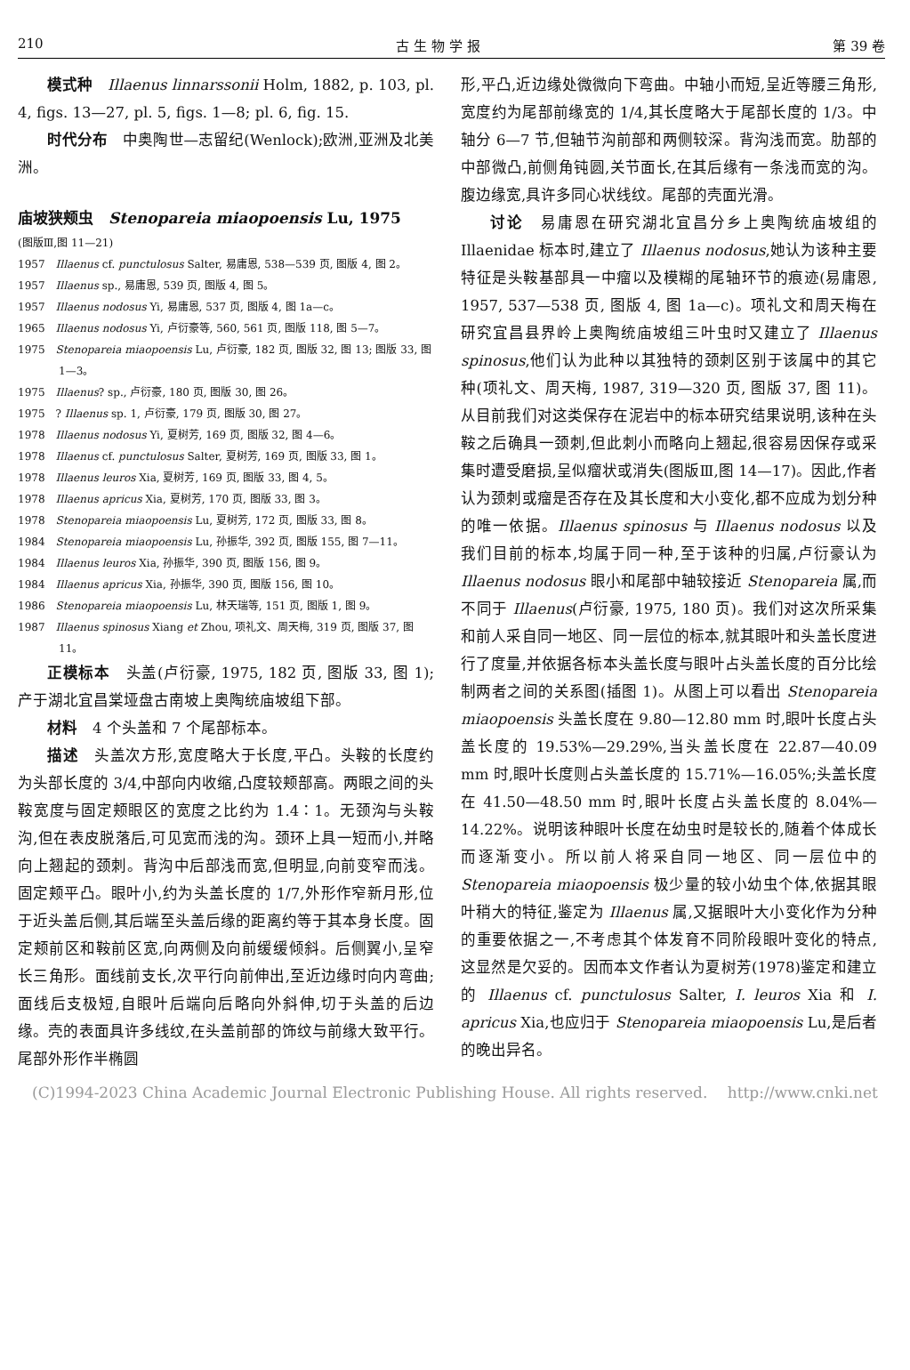210 古 生 物 学 报 第 39 卷
模式种　Illaenus linnarssonii Holm, 1882, p. 103, pl. 4, figs. 13—27, pl. 5, figs. 1—8; pl. 6, fig. 15.
时代分布　中奥陶世—志留纪(Wenlock);欧洲,亚洲及北美洲。
庙坡狭颊虫　Stenopareia miaopoensis Lu, 1975
(图版Ⅲ,图 11—21)
1957　Illaenus cf. punctulosus Salter, 易庸恩, 538—539 页, 图版 4, 图 2。
1957　Illaenus sp., 易庸恩, 539 页, 图版 4, 图 5。
1957　Illaenus nodosus Yi, 易庸恩, 537 页, 图版 4, 图 1a—c。
1965　Illaenus nodosus Yi, 卢衍豪等, 560, 561 页, 图版 118, 图 5—7。
1975　Stenopareia miaopoensis Lu, 卢衍豪, 182 页, 图版 32, 图 13; 图版 33, 图 1—3。
1975　Illaenus? sp., 卢衍豪, 180 页, 图版 30, 图 26。
1975　? Illaenus sp. 1, 卢衍豪, 179 页, 图版 30, 图 27。
1978　Illaenus nodosus Yi, 夏树芳, 169 页, 图版 32, 图 4—6。
1978　Illaenus cf. punctulosus Salter, 夏树芳, 169 页, 图版 33, 图 1。
1978　Illaenus leuros Xia, 夏树芳, 169 页, 图版 33, 图 4, 5。
1978　Illaenus apricus Xia, 夏树芳, 170 页, 图版 33, 图 3。
1978　Stenopareia miaopoensis Lu, 夏树芳, 172 页, 图版 33, 图 8。
1984　Stenopareia miaopoensis Lu, 孙振华, 392 页, 图版 155, 图 7—11。
1984　Illaenus leuros Xia, 孙振华, 390 页, 图版 156, 图 9。
1984　Illaenus apricus Xia, 孙振华, 390 页, 图版 156, 图 10。
1986　Stenopareia miaopoensis Lu, 林天瑞等, 151 页, 图版 1, 图 9。
1987　Illaenus spinosus Xiang et Zhou, 项礼文、周天梅, 319 页, 图版 37, 图 11。
正模标本　头盖(卢衍豪, 1975, 182 页, 图版 33, 图 1); 产于湖北宜昌棠垭盘古南坡上奥陶统庙坡组下部。
材料　4 个头盖和 7 个尾部标本。
描述　头盖次方形,宽度略大于长度,平凸。头鞍的长度约为头部长度的 3/4,中部向内收缩,凸度较颊部高。两眼之间的头鞍宽度与固定颊眼区的宽度之比约为 1.4∶1。无颈沟与头鞍沟,但在表皮脱落后,可见宽而浅的沟。颈环上具一短而小,并略向上翘起的颈刺。背沟中后部浅而宽,但明显,向前变窄而浅。固定颊平凸。眼叶小,约为头盖长度的 1/7,外形作窄新月形,位于近头盖后侧,其后端至头盖后缘的距离约等于其本身长度。固定颊前区和鞍前区宽,向两侧及向前缓缓倾斜。后侧翼小,呈窄长三角形。面线前支长,次平行向前伸出,至近边缘时向内弯曲;面线后支极短,自眼叶后端向后略向外斜伸,切于头盖的后边缘。壳的表面具许多线纹,在头盖前部的饰纹与前缘大致平行。尾部外形作半椭圆
形,平凸,近边缘处微微向下弯曲。中轴小而短,呈近等腰三角形,宽度约为尾部前缘宽的 1/4,其长度略大于尾部长度的 1/3。中轴分 6—7 节,但轴节沟前部和两侧较深。背沟浅而宽。肋部的中部微凸,前侧角钝圆,关节面长,在其后缘有一条浅而宽的沟。腹边缘宽,具许多同心状线纹。尾部的壳面光滑。
讨论　易庸恩在研究湖北宜昌分乡上奥陶统庙坡组的 Illaenidae 标本时,建立了 Illaenus nodosus,她认为该种主要特征是头鞍基部具一中瘤以及模糊的尾轴环节的痕迹(易庸恩, 1957, 537—538 页, 图版 4, 图 1a—c)。项礼文和周天梅在研究宜昌县界岭上奥陶统庙坡组三叶虫时又建立了 Illaenus spinosus,他们认为此种以其独特的颈刺区别于该属中的其它种(项礼文、周天梅, 1987, 319—320 页, 图版 37, 图 11)。从目前我们对这类保存在泥岩中的标本研究结果说明,该种在头鞍之后确具一颈刺,但此刺小而略向上翘起,很容易因保存或采集时遭受磨损,呈似瘤状或消失(图版Ⅲ,图 14—17)。因此,作者认为颈刺或瘤是否存在及其长度和大小变化,都不应成为划分种的唯一依据。Illaenus spinosus 与 Illaenus nodosus 以及我们目前的标本,均属于同一种,至于该种的归属,卢衍豪认为 Illaenus nodosus 眼小和尾部中轴较接近 Stenopareia 属,而不同于 Illaenus(卢衍豪, 1975, 180 页)。我们对这次所采集和前人采自同一地区、同一层位的标本,就其眼叶和头盖长度进行了度量,并依据各标本头盖长度与眼叶占头盖长度的百分比绘制两者之间的关系图(插图 1)。从图上可以看出 Stenopareia miaopoensis 头盖长度在 9.80—12.80 mm 时,眼叶长度占头盖长度的 19.53%—29.29%,当头盖长度在 22.87—40.09 mm 时,眼叶长度则占头盖长度的 15.71%—16.05%;头盖长度在 41.50—48.50 mm 时,眼叶长度占头盖长度的 8.04%—14.22%。说明该种眼叶长度在幼虫时是较长的,随着个体成长而逐渐变小。所以前人将采自同一地区、同一层位中的 Stenopareia miaopoensis 极少量的较小幼虫个体,依据其眼叶稍大的特征,鉴定为 Illaenus 属,又据眼叶大小变化作为分种的重要依据之一,不考虑其个体发育不同阶段眼叶变化的特点,这显然是欠妥的。因而本文作者认为夏树芳(1978)鉴定和建立的 Illaenus cf. punctulosus Salter, I. leuros Xia 和 I. apricus Xia,也应归于 Stenopareia miaopoensis Lu,是后者的晚出异名。
(C)1994-2023 China Academic Journal Electronic Publishing House. All rights reserved.　 http://www.cnki.net